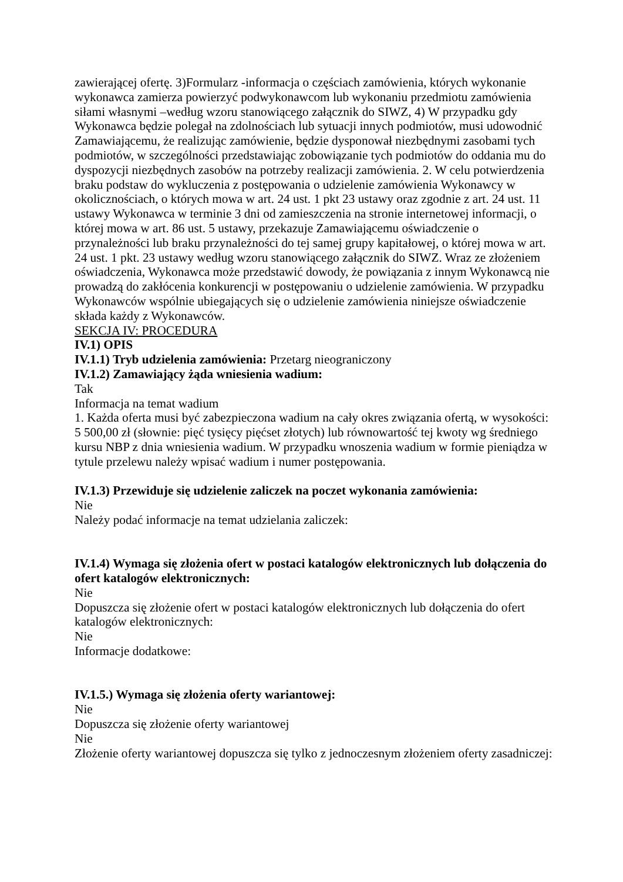zawierającej ofertę. 3)Formularz -informacja o częściach zamówienia, których wykonanie wykonawca zamierza powierzyć podwykonawcom lub wykonaniu przedmiotu zamówienia siłami własnymi –według wzoru stanowiącego załącznik do SIWZ, 4) W przypadku gdy Wykonawca będzie polegał na zdolnościach lub sytuacji innych podmiotów, musi udowodnić Zamawiającemu, że realizując zamówienie, będzie dysponował niezbędnymi zasobami tych podmiotów, w szczególności przedstawiając zobowiązanie tych podmiotów do oddania mu do dyspozycji niezbędnych zasobów na potrzeby realizacji zamówienia. 2. W celu potwierdzenia braku podstaw do wykluczenia z postępowania o udzielenie zamówienia Wykonawcy w okolicznościach, o których mowa w art. 24 ust. 1 pkt 23 ustawy oraz zgodnie z art. 24 ust. 11 ustawy Wykonawca w terminie 3 dni od zamieszczenia na stronie internetowej informacji, o której mowa w art. 86 ust. 5 ustawy, przekazuje Zamawiającemu oświadczenie o przynależności lub braku przynależności do tej samej grupy kapitałowej, o której mowa w art. 24 ust. 1 pkt. 23 ustawy według wzoru stanowiącego załącznik do SIWZ. Wraz ze złożeniem oświadczenia, Wykonawca może przedstawić dowody, że powiązania z innym Wykonawcą nie prowadzą do zakłócenia konkurencji w postępowaniu o udzielenie zamówienia. W przypadku Wykonawców wspólnie ubiegających się o udzielenie zamówienia niniejsze oświadczenie składa każdy z Wykonawców.
SEKCJA IV: PROCEDURA
IV.1) OPIS
IV.1.1) Tryb udzielenia zamówienia: Przetarg nieograniczony
IV.1.2) Zamawiający żąda wniesienia wadium:
Tak
Informacja na temat wadium
1. Każda oferta musi być zabezpieczona wadium na cały okres związania ofertą, w wysokości: 5 500,00 zł (słownie: pięć tysięcy pięćset złotych) lub równowartość tej kwoty wg średniego kursu NBP z dnia wniesienia wadium. W przypadku wnoszenia wadium w formie pieniądza w tytule przelewu należy wpisać wadium i numer postępowania.
IV.1.3) Przewiduje się udzielenie zaliczek na poczet wykonania zamówienia:
Nie
Należy podać informacje na temat udzielania zaliczek:
IV.1.4) Wymaga się złożenia ofert w postaci katalogów elektronicznych lub dołączenia do ofert katalogów elektronicznych:
Nie
Dopuszcza się złożenie ofert w postaci katalogów elektronicznych lub dołączenia do ofert katalogów elektronicznych:
Nie
Informacje dodatkowe:
IV.1.5.) Wymaga się złożenia oferty wariantowej:
Nie
Dopuszcza się złożenie oferty wariantowej
Nie
Złożenie oferty wariantowej dopuszcza się tylko z jednoczesnym złożeniem oferty zasadniczej: